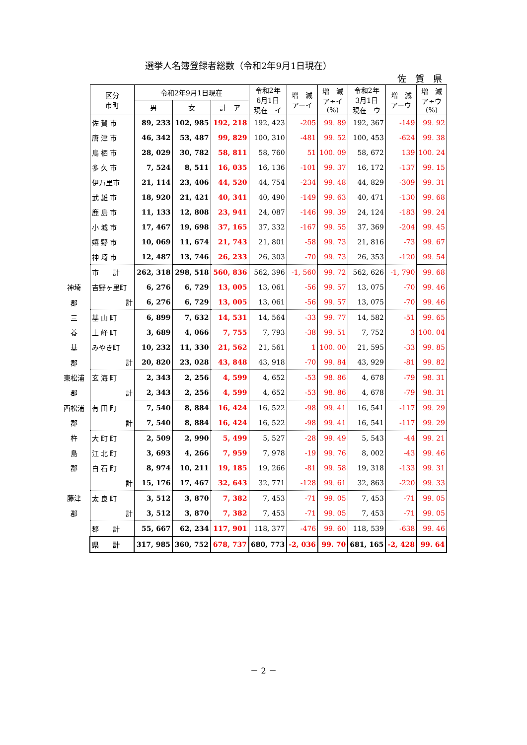選挙人名簿登録者総数（令和2年9月1日現在）
佐　賀　県
神埼
郡
三
養
基
郡
東松浦
郡
西松浦
郡
杵
島
郡
藤津
郡
| 区分 市町 | 令和2年9月1日現在 | | | 令和2年 6月1日 現在 イ | 増 減 アーイ | 増 減 ア÷イ (%) | 令和2年 3月1日 現在 ウ | 増 減 アーウ | 増 減 ア÷ウ (%) |
| --- | --- | --- | --- | --- | --- | --- | --- | --- | --- |
| | 男 | 女 | 計 ア | | | | | | |
| 佐 賀 市 | 89, 233 | 102, 985 | 192, 218 | 192, 423 | -205 | 99. 89 | 192, 367 | -149 | 99. 92 |
| 唐 津 市 | 46, 342 | 53, 487 | 99, 829 | 100, 310 | -481 | 99. 52 | 100, 453 | -624 | 99. 38 |
| 鳥 栖 市 | 28, 029 | 30, 782 | 58, 811 | 58, 760 | 51 | 100. 09 | 58, 672 | 139 | 100. 24 |
| 多 久 市 | 7, 524 | 8, 511 | 16, 035 | 16, 136 | -101 | 99. 37 | 16, 172 | -137 | 99. 15 |
| 伊万里市 | 21, 114 | 23, 406 | 44, 520 | 44, 754 | -234 | 99. 48 | 44, 829 | -309 | 99. 31 |
| 武 雄 市 | 18, 920 | 21, 421 | 40, 341 | 40, 490 | -149 | 99. 63 | 40, 471 | -130 | 99. 68 |
| 鹿 島 市 | 11, 133 | 12, 808 | 23, 941 | 24, 087 | -146 | 99. 39 | 24, 124 | -183 | 99. 24 |
| 小 城 市 | 17, 467 | 19, 698 | 37, 165 | 37, 332 | -167 | 99. 55 | 37, 369 | -204 | 99. 45 |
| 嬉 野 市 | 10, 069 | 11, 674 | 21, 743 | 21, 801 | -58 | 99. 73 | 21, 816 | -73 | 99. 67 |
| 神 埼 市 | 12, 487 | 13, 746 | 26, 233 | 26, 303 | -70 | 99. 73 | 26, 353 | -120 | 99. 54 |
| 市 計 | 262, 318 | 298, 518 | 560, 836 | 562, 396 | -1, 560 | 99. 72 | 562, 626 | -1, 790 | 99. 68 |
| 吉野ヶ里町 | 6, 276 | 6, 729 | 13, 005 | 13, 061 | -56 | 99. 57 | 13, 075 | -70 | 99. 46 |
| 計 | 6, 276 | 6, 729 | 13, 005 | 13, 061 | -56 | 99. 57 | 13, 075 | -70 | 99. 46 |
| 基 山 町 | 6, 899 | 7, 632 | 14, 531 | 14, 564 | -33 | 99. 77 | 14, 582 | -51 | 99. 65 |
| 上 峰 町 | 3, 689 | 4, 066 | 7, 755 | 7, 793 | -38 | 99. 51 | 7, 752 | 3 | 100. 04 |
| みやき町 | 10, 232 | 11, 330 | 21, 562 | 21, 561 | 1 | 100. 00 | 21, 595 | -33 | 99. 85 |
| 計 | 20, 820 | 23, 028 | 43, 848 | 43, 918 | -70 | 99. 84 | 43, 929 | -81 | 99. 82 |
| 玄 海 町 | 2, 343 | 2, 256 | 4, 599 | 4, 652 | -53 | 98. 86 | 4, 678 | -79 | 98. 31 |
| 計 | 2, 343 | 2, 256 | 4, 599 | 4, 652 | -53 | 98. 86 | 4, 678 | -79 | 98. 31 |
| 有 田 町 | 7, 540 | 8, 884 | 16, 424 | 16, 522 | -98 | 99. 41 | 16, 541 | -117 | 99. 29 |
| 計 | 7, 540 | 8, 884 | 16, 424 | 16, 522 | -98 | 99. 41 | 16, 541 | -117 | 99. 29 |
| 大 町 町 | 2, 509 | 2, 990 | 5, 499 | 5, 527 | -28 | 99. 49 | 5, 543 | -44 | 99. 21 |
| 江 北 町 | 3, 693 | 4, 266 | 7, 959 | 7, 978 | -19 | 99. 76 | 8, 002 | -43 | 99. 46 |
| 白 石 町 | 8, 974 | 10, 211 | 19, 185 | 19, 266 | -81 | 99. 58 | 19, 318 | -133 | 99. 31 |
| 計 | 15, 176 | 17, 467 | 32, 643 | 32, 771 | -128 | 99. 61 | 32, 863 | -220 | 99. 33 |
| 太 良 町 | 3, 512 | 3, 870 | 7, 382 | 7, 453 | -71 | 99. 05 | 7, 453 | -71 | 99. 05 |
| 計 | 3, 512 | 3, 870 | 7, 382 | 7, 453 | -71 | 99. 05 | 7, 453 | -71 | 99. 05 |
| 郡 計 | 55, 667 | 62, 234 | 117, 901 | 118, 377 | -476 | 99. 60 | 118, 539 | -638 | 99. 46 |
| 県 計 | 317, 985 | 360, 752 | 678, 737 | 680, 773 | -2, 036 | 99. 70 | 681, 165 | -2, 428 | 99. 64 |
－ 2 －